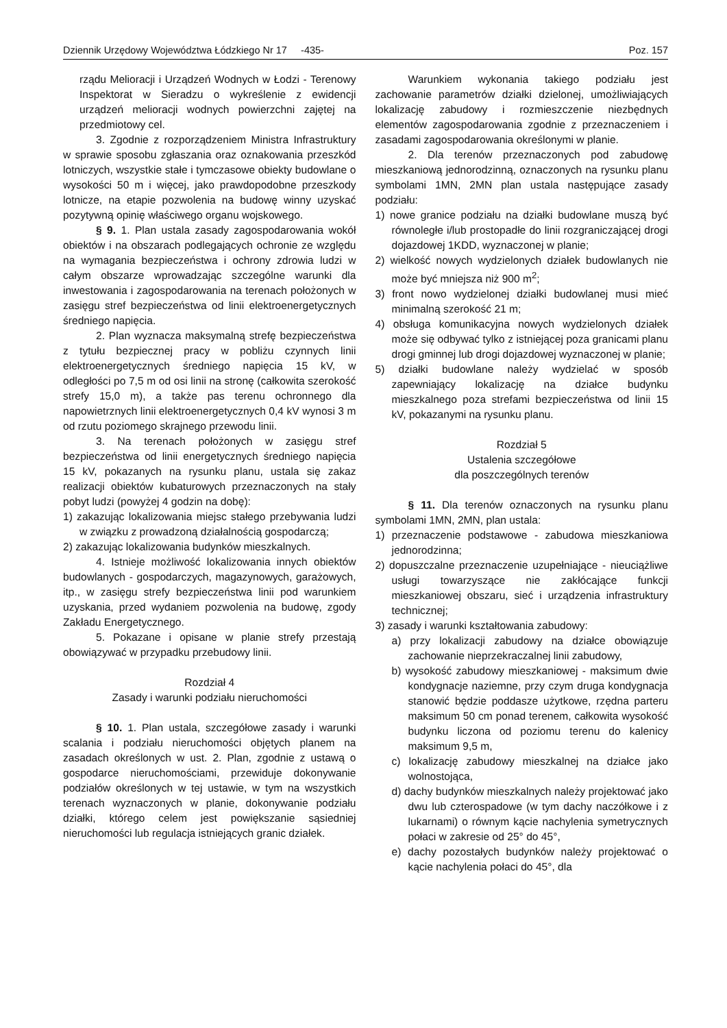Dziennik Urzędowy Województwa Łódzkiego Nr 17 -435- Poz. 157
rządu Melioracji i Urządzeń Wodnych w Łodzi - Terenowy Inspektorat w Sieradzu o wykreślenie z ewidencji urządzeń melioracji wodnych powierzchni zajętej na przedmiotowy cel.
3. Zgodnie z rozporządzeniem Ministra Infrastruktury w sprawie sposobu zgłaszania oraz oznakowania przeszkód lotniczych, wszystkie stałe i tymczasowe obiekty budowlane o wysokości 50 m i więcej, jako prawdopodobne przeszkody lotnicze, na etapie pozwolenia na budowę winny uzyskać pozytywną opinię właściwego organu wojskowego.
§ 9. 1. Plan ustala zasady zagospodarowania wokół obiektów i na obszarach podlegających ochronie ze względu na wymagania bezpieczeństwa i ochrony zdrowia ludzi w całym obszarze wprowadzając szczególne warunki dla inwestowania i zagospodarowania na terenach położonych w zasięgu stref bezpieczeństwa od linii elektroenergetycznych średniego napięcia.
2. Plan wyznacza maksymalną strefę bezpieczeństwa z tytułu bezpiecznej pracy w pobliżu czynnych linii elektroenergetycznych średniego napięcia 15 kV, w odległości po 7,5 m od osi linii na stronę (całkowita szerokość strefy 15,0 m), a także pas terenu ochronnego dla napowietrznych linii elektroenergetycznych 0,4 kV wynosi 3 m od rzutu poziomego skrajnego przewodu linii.
3. Na terenach położonych w zasięgu stref bezpieczeństwa od linii energetycznych średniego napięcia 15 kV, pokazanych na rysunku planu, ustala się zakaz realizacji obiektów kubaturowych przeznaczonych na stały pobyt ludzi (powyżej 4 godzin na dobę):
1) zakazując lokalizowania miejsc stałego przebywania ludzi w związku z prowadzoną działalnością gospodarczą;
2) zakazując lokalizowania budynków mieszkalnych.
4. Istnieje możliwość lokalizowania innych obiektów budowlanych - gospodarczych, magazynowych, garażowych, itp., w zasięgu strefy bezpieczeństwa linii pod warunkiem uzyskania, przed wydaniem pozwolenia na budowę, zgody Zakładu Energetycznego.
5. Pokazane i opisane w planie strefy przestają obowiązywać w przypadku przebudowy linii.
Rozdział 4
Zasady i warunki podziału nieruchomości
§ 10. 1. Plan ustala, szczegółowe zasady i warunki scalania i podziału nieruchomości objętych planem na zasadach określonych w ust. 2. Plan, zgodnie z ustawą o gospodarce nieruchomościami, przewiduje dokonywanie podziałów określonych w tej ustawie, w tym na wszystkich terenach wyznaczonych w planie, dokonywanie podziału działki, którego celem jest powiększanie sąsiedniej nieruchomości lub regulacja istniejących granic działek.
Warunkiem wykonania takiego podziału jest zachowanie parametrów działki dzielonej, umożliwiających lokalizację zabudowy i rozmieszczenie niezbędnych elementów zagospodarowania zgodnie z przeznaczeniem i zasadami zagospodarowania określonymi w planie.
2. Dla terenów przeznaczonych pod zabudowę mieszkaniową jednorodzinną, oznaczonych na rysunku planu symbolami 1MN, 2MN plan ustala następujące zasady podziału:
1) nowe granice podziału na działki budowlane muszą być równoległe i/lub prostopadłe do linii rozgraniczającej drogi dojazdowej 1KDD, wyznaczonej w planie;
2) wielkość nowych wydzielonych działek budowlanych nie może być mniejsza niż 900 m<sup>2</sup>;
3) front nowo wydzielonej działki budowlanej musi mieć minimalną szerokość 21 m;
4) obsługa komunikacyjna nowych wydzielonych działek może się odbywać tylko z istniejącej poza granicami planu drogi gminnej lub drogi dojazdowej wyznaczonej w planie;
5) działki budowlane należy wydzielać w sposób zapewniający lokalizację na działce budynku mieszkalnego poza strefami bezpieczeństwa od linii 15 kV, pokazanymi na rysunku planu.
Rozdział 5
Ustalenia szczegółowe
dla poszczególnych terenów
§ 11. Dla terenów oznaczonych na rysunku planu symbolami 1MN, 2MN, plan ustala:
1) przeznaczenie podstawowe - zabudowa mieszkaniowa jednorodzinna;
2) dopuszczalne przeznaczenie uzupełniające - nieuciążliwe usługi towarzyszące nie zakłócające funkcji mieszkaniowej obszaru, sieć i urządzenia infrastruktury technicznej;
3) zasady i warunki kształtowania zabudowy:
a) przy lokalizacji zabudowy na działce obowiązuje zachowanie nieprzekraczalnej linii zabudowy,
b) wysokość zabudowy mieszkaniowej - maksimum dwie kondygnacje naziemne, przy czym druga kondygnacja stanowić będzie poddasze użytkowe, rzędna parteru maksimum 50 cm ponad terenem, całkowita wysokość budynku liczona od poziomu terenu do kalenicy maksimum 9,5 m,
c) lokalizację zabudowy mieszkalnej na działce jako wolnostojąca,
d) dachy budynków mieszkalnych należy projektować jako dwu lub czterospadowe (w tym dachy naczółkowe i z lukarnami) o równym kącie nachylenia symetrycznych połaci w zakresie od 25° do 45°,
e) dachy pozostałych budynków należy projektować o kącie nachylenia połaci do 45°, dla